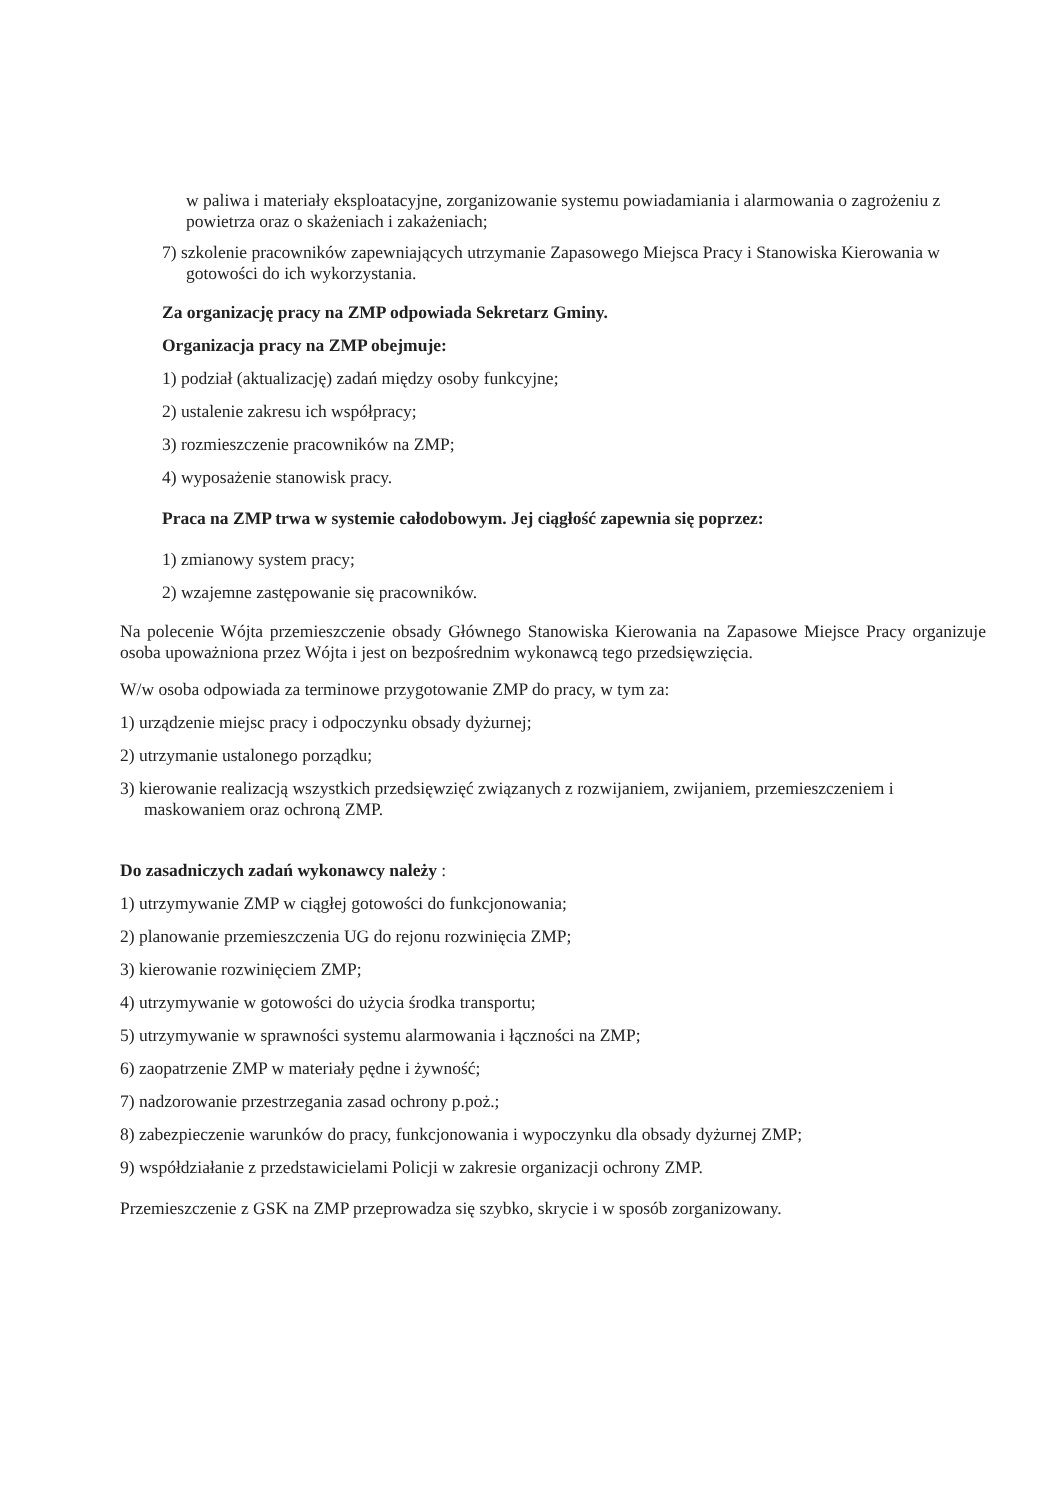w paliwa i materiały eksploatacyjne, zorganizowanie systemu powiadamiania i alarmowania o zagrożeniu z powietrza oraz o skażeniach i zakażeniach;
7) szkolenie pracowników zapewniających utrzymanie Zapasowego Miejsca Pracy i Stanowiska Kierowania w gotowości do ich wykorzystania.
Za organizację pracy na ZMP odpowiada Sekretarz Gminy.
Organizacja pracy na ZMP obejmuje:
1) podział (aktualizację) zadań między osoby funkcyjne;
2) ustalenie zakresu ich współpracy;
3) rozmieszczenie pracowników na ZMP;
4) wyposażenie stanowisk pracy.
Praca na ZMP trwa w systemie całodobowym. Jej ciągłość zapewnia się poprzez:
1) zmianowy system pracy;
2) wzajemne zastępowanie się pracowników.
Na polecenie Wójta przemieszczenie obsady Głównego Stanowiska Kierowania na Zapasowe Miejsce Pracy organizuje osoba upoważniona przez Wójta i jest on bezpośrednim wykonawcą tego przedsięwzięcia.
W/w osoba odpowiada za terminowe przygotowanie ZMP do pracy, w tym za:
1) urządzenie miejsc pracy i odpoczynku obsady dyżurnej;
2) utrzymanie ustalonego porządku;
3) kierowanie realizacją wszystkich przedsięwzięć związanych z rozwijaniem, zwijaniem, przemieszczeniem i maskowaniem oraz ochroną ZMP.
Do zasadniczych zadań wykonawcy należy :
1) utrzymywanie ZMP w ciągłej gotowości do funkcjonowania;
2) planowanie przemieszczenia UG do rejonu rozwinięcia ZMP;
3) kierowanie rozwinięciem ZMP;
4) utrzymywanie w gotowości do użycia środka transportu;
5) utrzymywanie w sprawności systemu alarmowania i łączności na ZMP;
6) zaopatrzenie ZMP w materiały pędne i żywność;
7) nadzorowanie przestrzegania zasad ochrony p.poż.;
8) zabezpieczenie warunków do pracy, funkcjonowania i wypoczynku dla obsady dyżurnej ZMP;
9) współdziałanie z przedstawicielami Policji w zakresie organizacji ochrony ZMP.
Przemieszczenie z GSK na ZMP przeprowadza się szybko, skrycie i w sposób zorganizowany.